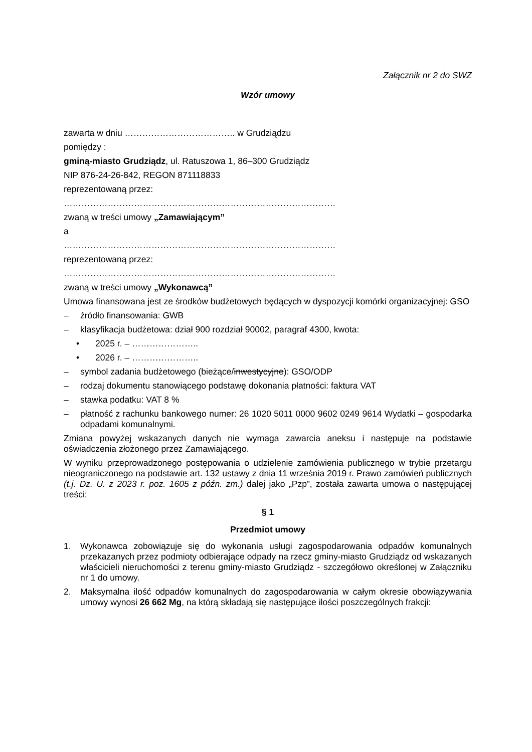Załącznik nr 2 do SWZ
Wzór umowy
zawarta w dniu ……………………………….. w Grudziądzu
pomiędzy :
gminą-miasto Grudziądz, ul. Ratuszowa 1, 86–300 Grudziądz
NIP 876-24-26-842, REGON 871118833
reprezentowaną przez:
…………………………………………………………………………………
zwaną w treści umowy „Zamawiającym”
a
…………………………………………………………………………………
reprezentowaną przez:
…………………………………………………………………………………
zwaną w treści umowy „Wykonawcą”
Umowa finansowana jest ze środków budżetowych będących w dyspozycji komórki organizacyjnej: GSO
– źródło finansowania: GWB
– klasyfikacja budżetowa: dział 900 rozdział 90002, paragraf 4300, kwota:
• 2025 r. – …………………..
• 2026 r. – …………………..
– symbol zadania budżetowego (bieżące/inwestycyjne): GSO/ODP
– rodzaj dokumentu stanowiącego podstawę dokonania płatności: faktura VAT
– stawka podatku: VAT 8 %
– płatność z rachunku bankowego numer: 26 1020 5011 0000 9602 0249 9614 Wydatki – gospodarka odpadami komunalnymi.
Zmiana powyżej wskazanych danych nie wymaga zawarcia aneksu i następuje na podstawie oświadczenia złożonego przez Zamawiającego.
W wyniku przeprowadzonego postępowania o udzielenie zamówienia publicznego w trybie przetargu nieograniczonego na podstawie art. 132 ustawy z dnia 11 września 2019 r. Prawo zamówień publicznych (t.j. Dz. U. z 2023 r. poz. 1605 z późn. zm.) dalej jako „Pzp”, została zawarta umowa o następującej treści:
§ 1
Przedmiot umowy
1. Wykonawca zobowiązuje się do wykonania usługi zagospodarowania odpadów komunalnych przekazanych przez podmioty odbierające odpady na rzecz gminy-miasto Grudziądz od wskazanych właścicieli nieruchomości z terenu gminy-miasto Grudziądz - szczegółowo określonej w Załączniku nr 1 do umowy.
2. Maksymalna ilość odpadów komunalnych do zagospodarowania w całym okresie obowiązywania umowy wynosi 26 662 Mg, na którą składają się następujące ilości poszczególnych frakcji: